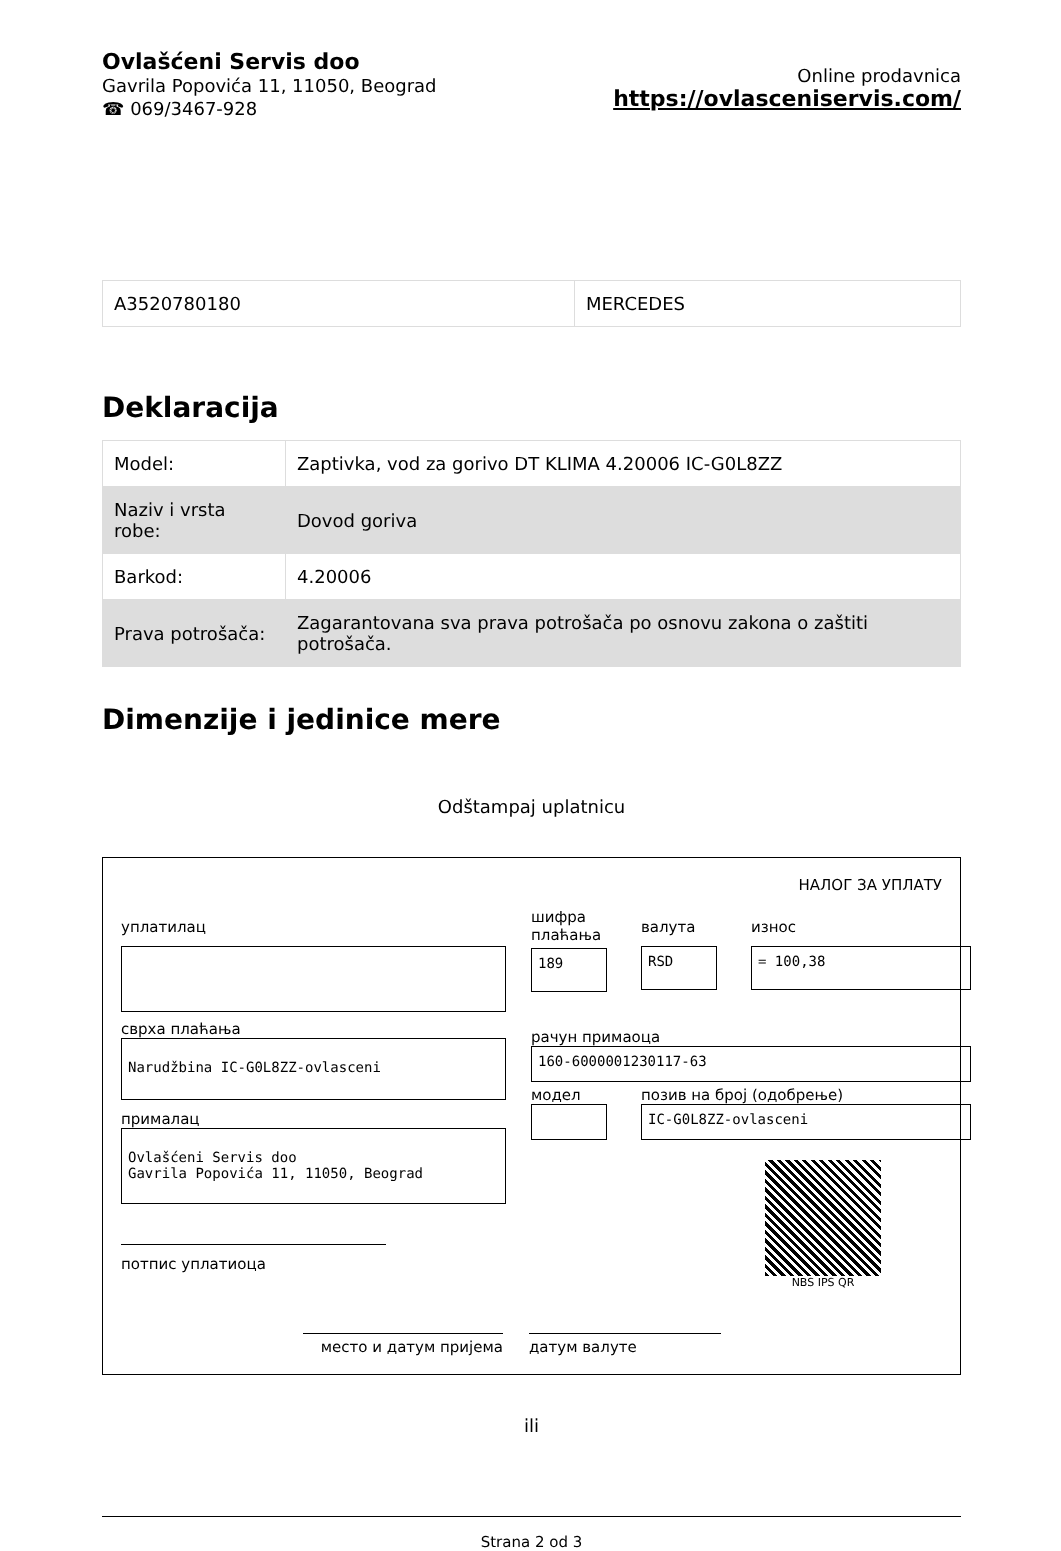Ovlašćeni Servis doo
Gavrila Popovića 11, 11050, Beograd
☎ 069/3467-928
Online prodavnica
https://ovlasceniservis.com/
| A3520780180 | MERCEDES |
Deklaracija
| Model: | Zaptivka, vod za gorivo DT KLIMA 4.20006 IC-G0L8ZZ |
| Naziv i vrsta robe: | Dovod goriva |
| Barkod: | 4.20006 |
| Prava potrošača: | Zagarantovana sva prava potrošača po osnovu zakona o zaštiti potrošača. |
Dimenzije i jedinice mere
Odštampaj uplatnicu
НАЛОГ ЗА УПЛАТУ
уплатилац
сврха плаћања
Narudžbina IC-G0L8ZZ-ovlasceni
прималац
Ovlašćeni Servis doo
Gavrila Popovića 11, 11050, Beograd
потпис уплатиоца
шифра плаћања
189
валута
RSD
износ
= 100,38
рачун примаоца
160-6000001230117-63
модел позив на број (одобрење)
IC-G0L8ZZ-ovlasceni
NBS IPS QR
место и датум пријема датум валуте
ili
Strana 2 od 3